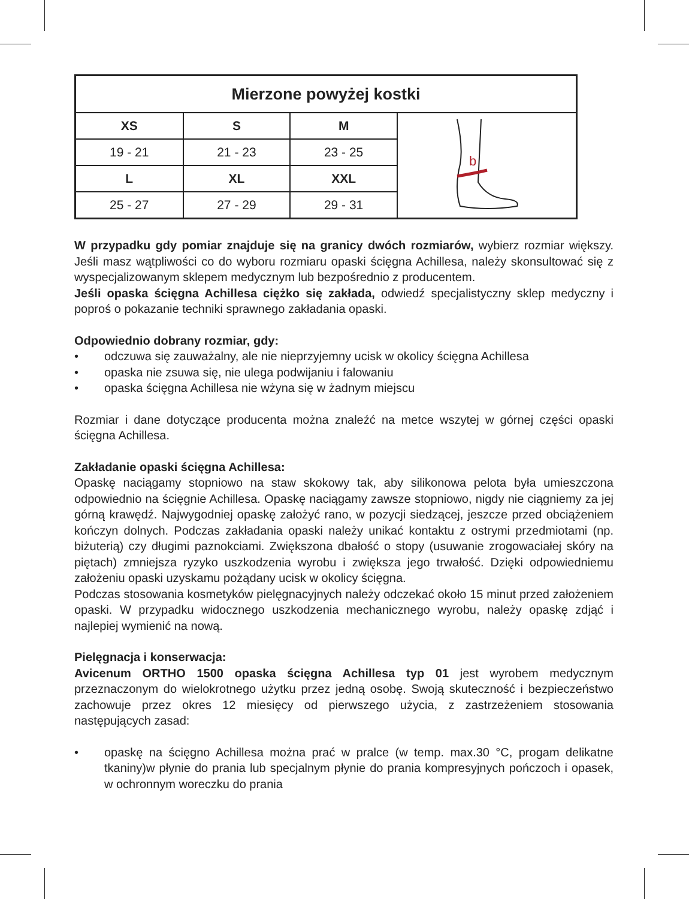| Mierzone powyżej kostki | | | |
| --- | --- | --- | --- |
| XS | S | M | b |
| 19 - 21 | 21 - 23 | 23 - 25 | |
| L | XL | XXL | |
| 25 - 27 | 27 - 29 | 29 - 31 | |
W przypadku gdy pomiar znajduje się na granicy dwóch rozmiarów, wybierz rozmiar większy. Jeśli masz wątpliwości co do wyboru rozmiaru opaski ścięgna Achillesa, należy skonsultować się z wyspecjalizowanym sklepem medycznym lub bezpośrednio z producentem.
Jeśli opaska ścięgna Achillesa ciężko się zakłada, odwiedź specjalistyczny sklep medyczny i poproś o pokazanie techniki sprawnego zakładania opaski.
Odpowiednio dobrany rozmiar, gdy:
• odczuwa się zauważalny, ale nie nieprzyjemny ucisk w okolicy ścięgna Achillesa
• opaska nie zsuwa się, nie ulega podwijaniu i falowaniu
• opaska ścięgna Achillesa nie wżyna się w żadnym miejscu
Rozmiar i dane dotyczące producenta można znaleźć na metce wszytej w górnej części opaski ścięgna Achillesa.
Zakładanie opaski ścięgna Achillesa:
Opaskę naciągamy stopniowo na staw skokowy tak, aby silikonowa pelota była umieszczona odpowiednio na ścięgnie Achillesa. Opaskę naciągamy zawsze stopniowo, nigdy nie ciągniemy za jej górną krawędź. Najwygodniej opaskę założyć rano, w pozycji siedzącej, jeszcze przed obciążeniem kończyn dolnych. Podczas zakładania opaski należy unikać kontaktu z ostrymi przedmiotami (np. biżuterią) czy długimi paznokciami. Zwiększona dbałość o stopy (usuwanie zrogowaciałej skóry na piętach) zmniejsza ryzyko uszkodzenia wyrobu i zwiększa jego trwałość. Dzięki odpowiedniemu założeniu opaski uzyskamu pożądany ucisk w okolicy ścięgna.
Podczas stosowania kosmetyków pielęgnacyjnych należy odczekać około 15 minut przed założeniem opaski. W przypadku widocznego uszkodzenia mechanicznego wyrobu, należy opaskę zdjąć i najlepiej wymienić na nową.
Pielęgnacja i konserwacja:
Avicenum ORTHO 1500 opaska ścięgna Achillesa typ 01 jest wyrobem medycznym przeznaczonym do wielokrotnego użytku przez jedną osobę. Swoją skuteczność i bezpieczeństwo zachowuje przez okres 12 miesięcy od pierwszego użycia, z zastrzeżeniem stosowania następujących zasad:
• opaskę na ścięgno Achillesa można prać w pralce (w temp. max.30 °C, progam delikatne tkaniny)w płynie do prania lub specjalnym płynie do prania kompresyjnych pończoch i opasek, w ochronnym woreczku do prania